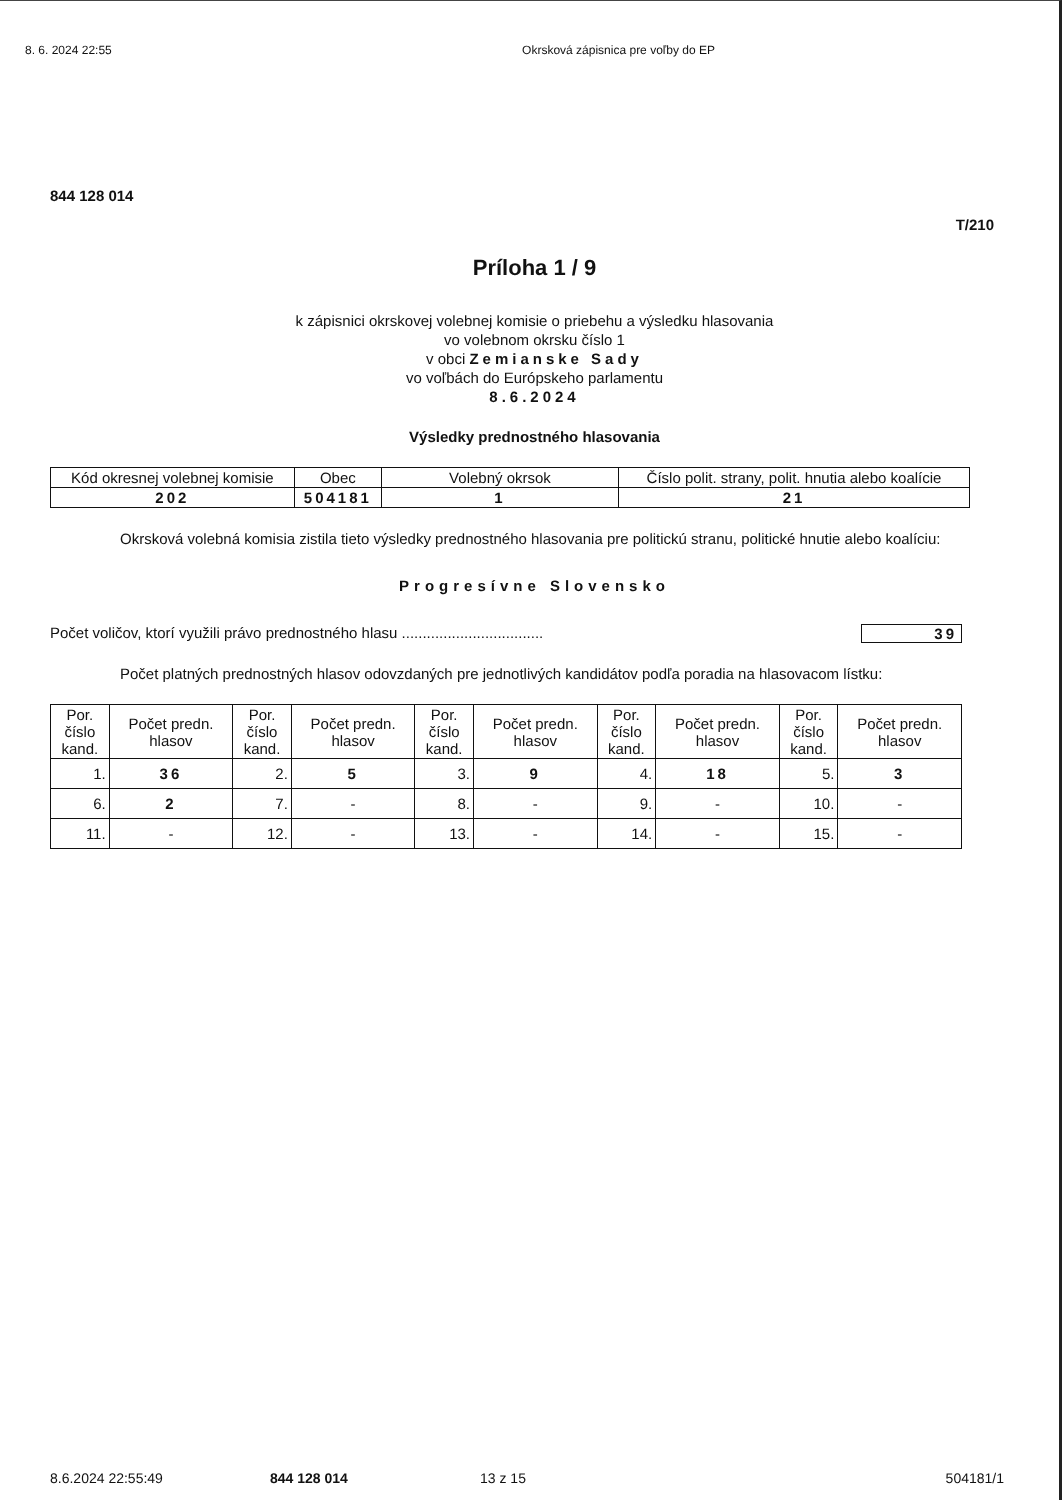8. 6. 2024 22:55 Okrsková zápisnica pre voľby do EP
844 128 014
T/210
Príloha 1 / 9
k zápisnici okrskovej volebnej komisie o priebehu a výsledku hlasovania
vo volebnom okrsku číslo 1
v obci Zemianske Sady
vo voľbách do Európskeho parlamentu
8.6.2024
Výsledky prednostného hlasovania
| Kód okresnej volebnej komisie | Obec | Volebný okrsok | Číslo polit. strany, polit. hnutia alebo koalície |
| --- | --- | --- | --- |
| 202 | 504181 | 1 | 21 |
Okrsková volebná komisia zistila tieto výsledky prednostného hlasovania pre politickú stranu, politické hnutie alebo koalíciu:
Progresívne Slovensko
Počet voličov, ktorí využili právo prednostného hlasu .................................. 39
Počet platných prednostných hlasov odovzdaných pre jednotlivých kandidátov podľa poradia na hlasovacom lístku:
| Por. číslo kand. | Počet predn. hlasov | Por. číslo kand. | Počet predn. hlasov | Por. číslo kand. | Počet predn. hlasov | Por. číslo kand. | Počet predn. hlasov | Por. číslo kand. | Počet predn. hlasov |
| --- | --- | --- | --- | --- | --- | --- | --- | --- | --- |
| 1. | 36 | 2. | 5 | 3. | 9 | 4. | 18 | 5. | 3 |
| 6. | 2 | 7. | - | 8. | - | 9. | - | 10. | - |
| 11. | - | 12. | - | 13. | - | 14. | - | 15. | - |
8.6.2024 22:55:49 844 128 014 13 z 15 504181/1